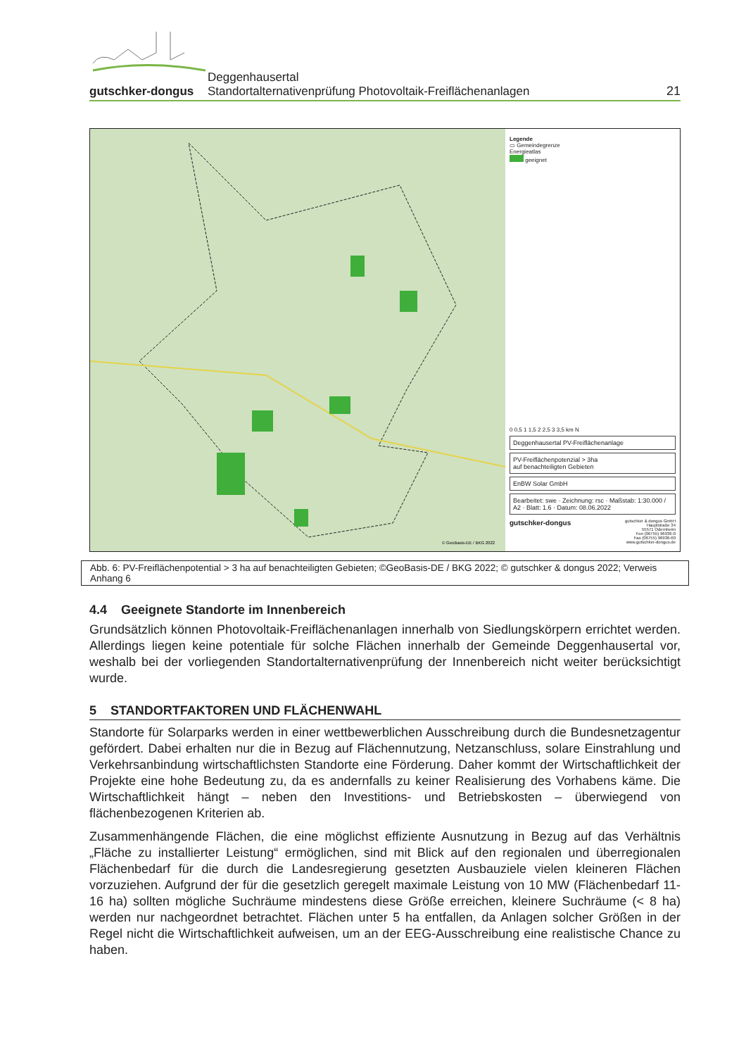gutschker-dongus
Deggenhausertal
Standortalternativenprüfung Photovoltaik-Freiflächenanlagen
21
© GeoBasis-DE / BKG 2022
Legende
▭ Gemeindegrenze
Energieatlas
geeignet
0 0,5 1 1,5 2 2,5 3 3,5 km N
Deggenhausertal PV-Freiflächenanlage
PV-Freiflächenpotenzial > 3ha
auf benachteiligten Gebieten
EnBW Solar GmbH
Bearbeitet: swe · Zeichnung: rsc · Maßstab: 1:30.000 / A2 · Blatt: 1.6 · Datum: 08.06.2022
gutschker-dongus gutschker & dongus GmbH
Hauptstraße 34
55571 Odernheim
Fon (06755) 96936-0
Fax (06755) 96936-60
www.gutschker-dongus.de
Abb. 6: PV-Freiflächenpotential > 3 ha auf benachteiligten Gebieten; ©GeoBasis-DE / BKG 2022; © gutschker & dongus 2022; Verweis Anhang 6
4.4 Geeignete Standorte im Innenbereich
Grundsätzlich können Photovoltaik-Freiflächenanlagen innerhalb von Siedlungskörpern errichtet werden. Allerdings liegen keine potentiale für solche Flächen innerhalb der Gemeinde Deggenhausertal vor, weshalb bei der vorliegenden Standortalternativenprüfung der Innenbereich nicht weiter berücksichtigt wurde.
5 STANDORTFAKTOREN UND FLÄCHENWAHL
Standorte für Solarparks werden in einer wettbewerblichen Ausschreibung durch die Bundesnetzagentur gefördert. Dabei erhalten nur die in Bezug auf Flächennutzung, Netzanschluss, solare Einstrahlung und Verkehrsanbindung wirtschaftlichsten Standorte eine Förderung. Daher kommt der Wirtschaftlichkeit der Projekte eine hohe Bedeutung zu, da es andernfalls zu keiner Realisierung des Vorhabens käme. Die Wirtschaftlichkeit hängt – neben den Investitions- und Betriebskosten – überwiegend von flächenbezogenen Kriterien ab.
Zusammenhängende Flächen, die eine möglichst effiziente Ausnutzung in Bezug auf das Verhältnis „Fläche zu installierter Leistung“ ermöglichen, sind mit Blick auf den regionalen und überregionalen Flächenbedarf für die durch die Landesregierung gesetzten Ausbauziele vielen kleineren Flächen vorzuziehen. Aufgrund der für die gesetzlich geregelt maximale Leistung von 10 MW (Flächenbedarf 11-16 ha) sollten mögliche Suchräume mindestens diese Größe erreichen, kleinere Suchräume (< 8 ha) werden nur nachgeordnet betrachtet. Flächen unter 5 ha entfallen, da Anlagen solcher Größen in der Regel nicht die Wirtschaftlichkeit aufweisen, um an der EEG-Ausschreibung eine realistische Chance zu haben.